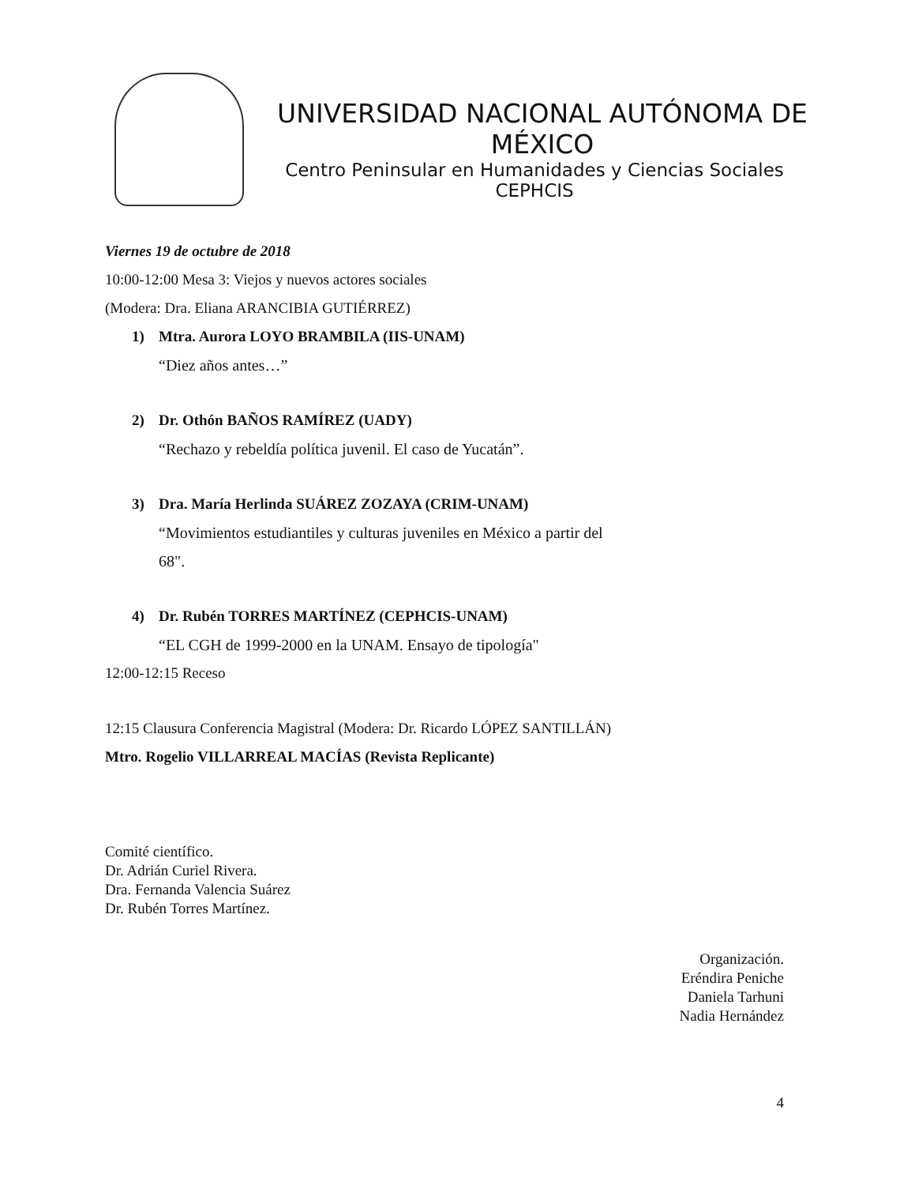UNIVERSIDAD NACIONAL AUTÓNOMA DE MÉXICO
Centro Peninsular en Humanidades y Ciencias Sociales
CEPHCIS
Viernes 19 de octubre de 2018
10:00-12:00 Mesa 3: Viejos y nuevos actores sociales
(Modera: Dra. Eliana ARANCIBIA GUTIÉRREZ)
1) Mtra. Aurora LOYO BRAMBILA (IIS-UNAM)
“Diez años antes…”
2) Dr. Othón BAÑOS RAMÍREZ (UADY)
“Rechazo y rebeldía política juvenil. El caso de Yucatán”.
3) Dra. María Herlinda SUÁREZ ZOZAYA (CRIM-UNAM)
“Movimientos estudiantiles y culturas juveniles en México a partir del
68".
4) Dr. Rubén TORRES MARTÍNEZ (CEPHCIS-UNAM)
“EL CGH de 1999-2000 en la UNAM. Ensayo de tipología"
12:00-12:15 Receso
12:15 Clausura Conferencia Magistral (Modera: Dr. Ricardo LÓPEZ SANTILLÁN)
Mtro. Rogelio VILLARREAL MACÍAS (Revista Replicante)
Comité científico.
Dr. Adrián Curiel Rivera.
Dra. Fernanda Valencia Suárez
Dr. Rubén Torres Martínez.
Organización.
Eréndira Peniche
Daniela Tarhuni
Nadia Hernández
4